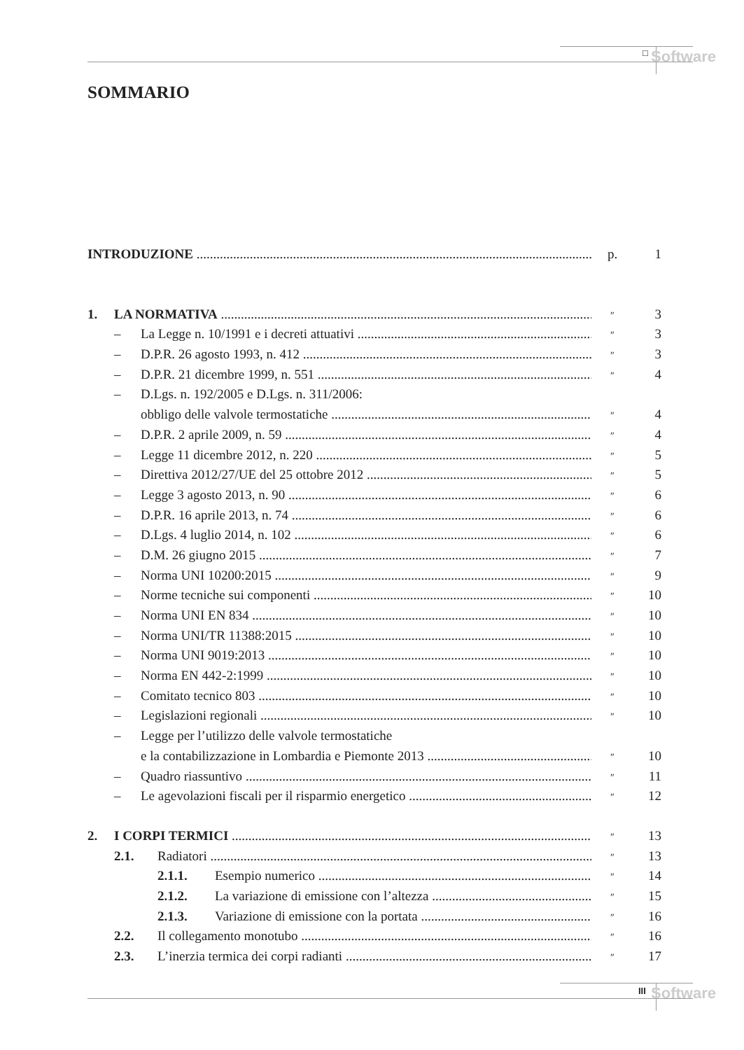□ Software
SOMMARIO
INTRODUZIONE p. 1
1. LA NORMATIVA
″
3
– La Legge n. 10/1991 e i decreti attuativi
″
3
– D.P.R. 26 agosto 1993, n. 412
″
3
– D.P.R. 21 dicembre 1999, n. 551
″
4
– D.Lgs. n. 192/2005 e D.Lgs. n. 311/2006:
obbligo delle valvole termostatiche
″
4
– D.P.R. 2 aprile 2009, n. 59
″
4
– Legge 11 dicembre 2012, n. 220
″
5
– Direttiva 2012/27/UE del 25 ottobre 2012
″
5
– Legge 3 agosto 2013, n. 90
″
6
– D.P.R. 16 aprile 2013, n. 74
″
6
– D.Lgs. 4 luglio 2014, n. 102
″
6
– D.M. 26 giugno 2015
″
7
– Norma UNI 10200:2015
″
9
– Norme tecniche sui componenti
″
10
– Norma UNI EN 834
″
10
– Norma UNI/TR 11388:2015
″
10
– Norma UNI 9019:2013
″
10
– Norma EN 442-2:1999
″
10
– Comitato tecnico 803
″
10
– Legislazioni regionali
″
10
– Legge per l’utilizzo delle valvole termostatiche
e la contabilizzazione in Lombardia e Piemonte 2013
″
10
– Quadro riassuntivo
″
11
– Le agevolazioni fiscali per il risparmio energetico
″
12
2. I CORPI TERMICI
″
13
2.1. Radiatori
″
13
2.1.1. Esempio numerico
″
14
2.1.2. La variazione di emissione con l’altezza
″
15
2.1.3. Variazione di emissione con la portata
″
16
2.2. Il collegamento monotubo
″
16
2.3. L’inerzia termica dei corpi radianti
″
17
III Software